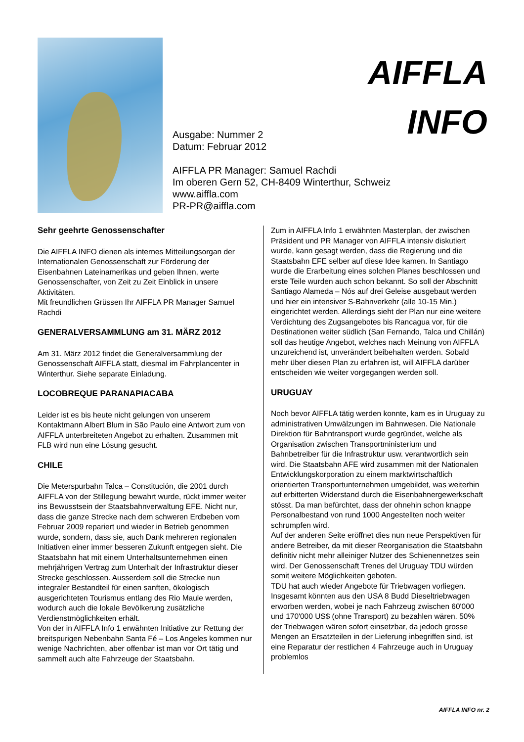AIFFLA
INFO
Ausgabe: Nummer 2
Datum: Februar 2012
AIFFLA PR Manager: Samuel Rachdi
Im oberen Gern 52, CH-8409 Winterthur, Schweiz
www.aiffla.com
PR-PR@aiffla.com
Sehr geehrte Genossenschafter
Die AIFFLA INFO dienen als internes Mitteilungsorgan der Internationalen Genossenschaft zur Förderung der Eisenbahnen Lateinamerikas und geben Ihnen, werte Genossenschafter, von Zeit zu Zeit Einblick in unsere Aktivitäten.
Mit freundlichen Grüssen Ihr AIFFLA PR Manager Samuel Rachdi
GENERALVERSAMMLUNG am 31. MÄRZ 2012
Am 31. März 2012 findet die Generalversammlung der Genossenschaft AIFFLA statt, diesmal im Fahrplancenter in Winterthur. Siehe separate Einladung.
LOCOBREQUE PARANAPIACABA
Leider ist es bis heute nicht gelungen von unserem Kontaktmann Albert Blum in São Paulo eine Antwort zum von AIFFLA unterbreiteten Angebot zu erhalten. Zusammen mit FLB wird nun eine Lösung gesucht.
CHILE
Die Meterspurbahn Talca – Constitución, die 2001 durch AIFFLA von der Stillegung bewahrt wurde, rückt immer weiter ins Bewusstsein der Staatsbahnverwaltung EFE. Nicht nur, dass die ganze Strecke nach dem schweren Erdbeben vom Februar 2009 repariert und wieder in Betrieb genommen wurde, sondern, dass sie, auch Dank mehreren regionalen Initiativen einer immer besseren Zukunft entgegen sieht. Die Staatsbahn hat mit einem Unterhaltsunternehmen einen mehrjährigen Vertrag zum Unterhalt der Infrastruktur dieser Strecke geschlossen. Ausserdem soll die Strecke nun integraler Bestandteil für einen sanften, ökologisch ausgerichteten Tourismus entlang des Rio Maule werden, wodurch auch die lokale Bevölkerung zusätzliche Verdienstmöglichkeiten erhält.
Von der in AIFFLA Info 1 erwähnten Initiative zur Rettung der breitspurigen Nebenbahn Santa Fé – Los Angeles kommen nur wenige Nachrichten, aber offenbar ist man vor Ort tätig und sammelt auch alte Fahrzeuge der Staatsbahn.
Zum in AIFFLA Info 1 erwähnten Masterplan, der zwischen Präsident und PR Manager von AIFFLA intensiv diskutiert wurde, kann gesagt werden, dass die Regierung und die Staatsbahn EFE selber auf diese Idee kamen. In Santiago wurde die Erarbeitung eines solchen Planes beschlossen und erste Teile wurden auch schon bekannt. So soll der Abschnitt Santiago Alameda – Nós auf drei Geleise ausgebaut werden und hier ein intensiver S-Bahnverkehr (alle 10-15 Min.) eingerichtet werden. Allerdings sieht der Plan nur eine weitere Verdichtung des Zugsangebotes bis Rancagua vor, für die Destinationen weiter südlich (San Fernando, Talca und Chillán) soll das heutige Angebot, welches nach Meinung von AIFFLA unzureichend ist, unverändert beibehalten werden. Sobald mehr über diesen Plan zu erfahren ist, will AIFFLA darüber entscheiden wie weiter vorgegangen werden soll.
URUGUAY
Noch bevor AIFFLA tätig werden konnte, kam es in Uruguay zu administrativen Umwälzungen im Bahnwesen. Die Nationale Direktion für Bahntransport wurde gegründet, welche als Organisation zwischen Transportministerium und Bahnbetreiber für die Infrastruktur usw. verantwortlich sein wird. Die Staatsbahn AFE wird zusammen mit der Nationalen Entwicklungskorporation zu einem marktwirtschaftlich orientierten Transportunternehmen umgebildet, was weiterhin auf erbitterten Widerstand durch die Eisenbahnergewerkschaft stösst. Da man befürchtet, dass der ohnehin schon knappe Personalbestand von rund 1000 Angestellten noch weiter schrumpfen wird.
Auf der anderen Seite eröffnet dies nun neue Perspektiven für andere Betreiber, da mit dieser Reorganisation die Staatsbahn definitiv nicht mehr alleiniger Nutzer des Schienennetzes sein wird. Der Genossenschaft Trenes del Uruguay TDU würden somit weitere Möglichkeiten geboten.
TDU hat auch wieder Angebote für Triebwagen vorliegen. Insgesamt könnten aus den USA 8 Budd Dieseltriebwagen erworben werden, wobei je nach Fahrzeug zwischen 60'000 und 170'000 US$ (ohne Transport) zu bezahlen wären. 50% der Triebwagen wären sofort einsetzbar, da jedoch grosse Mengen an Ersatzteilen in der Lieferung inbegriffen sind, ist eine Reparatur der restlichen 4 Fahrzeuge auch in Uruguay problemlos
AIFFLA INFO nr. 2